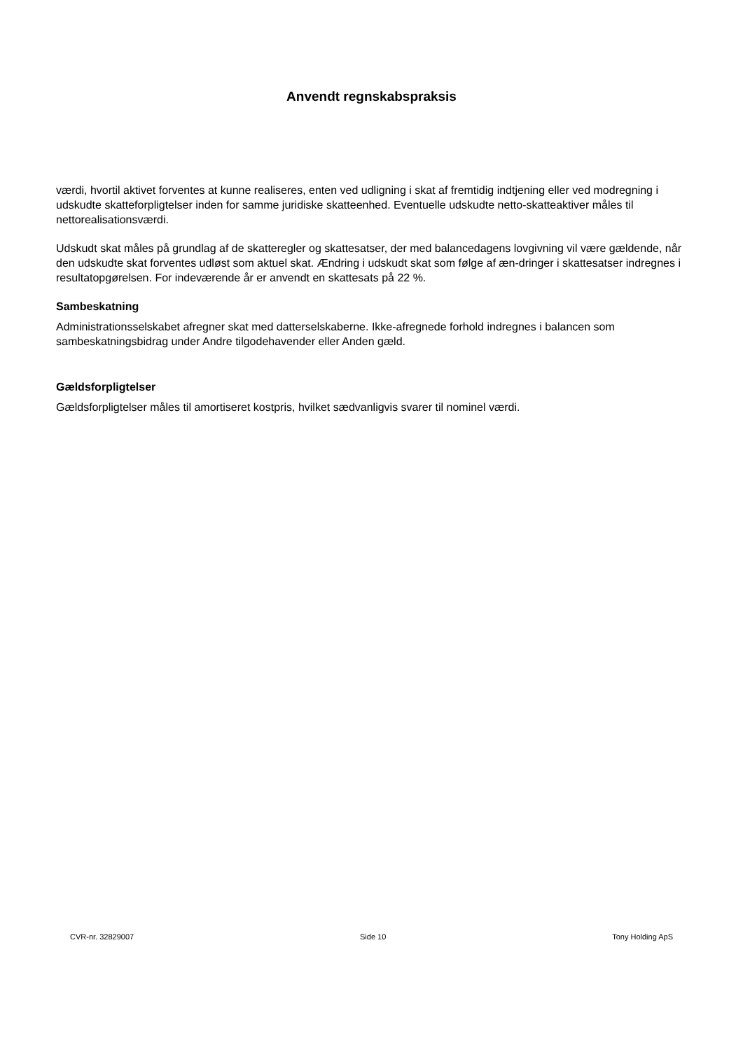Anvendt regnskabspraksis
værdi, hvortil aktivet forventes at kunne realiseres, enten ved udligning i skat af fremtidig indtjening eller ved modregning i udskudte skatteforpligtelser inden for samme juridiske skatteenhed. Eventuelle udskudte netto-skatteaktiver måles til nettorealisationsværdi.
Udskudt skat måles på grundlag af de skatteregler og skattesatser, der med balancedagens lovgivning vil være gældende, når den udskudte skat forventes udløst som aktuel skat. Ændring i udskudt skat som følge af æn-dringer i skattesatser indregnes i resultatopgørelsen. For indeværende år er anvendt en skattesats på 22 %.
Sambeskatning
Administrationsselskabet afregner skat med datterselskaberne. Ikke-afregnede forhold indregnes i balancen som sambeskatningsbidrag under Andre tilgodehavender eller Anden gæld.
Gældsforpligtelser
Gældsforpligtelser måles til amortiseret kostpris, hvilket sædvanligvis svarer til nominel værdi.
CVR-nr. 32829007 Side 10 Tony Holding ApS